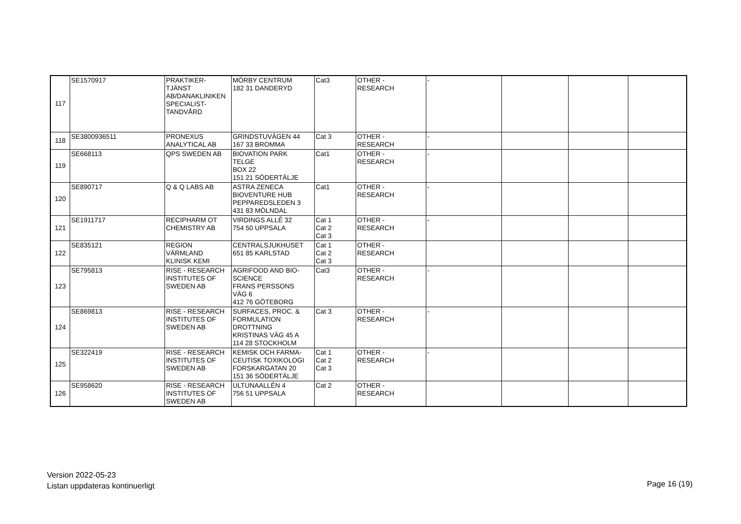| 117 | SE1570917 | PRAKTIKER- TJÄNST AB/DANAKLINIKEN SPECIALIST- TANDVÅRD | MÖRBY CENTRUM 182 31 DANDERYD | Cat3 | OTHER - RESEARCH | - | | | |
| 118 | SE3800936511 | PRONEXUS ANALYTICAL AB | GRINDSTUVÄGEN 44 167 33 BROMMA | Cat 3 | OTHER - RESEARCH | - | | | |
| 119 | SE668113 | QPS SWEDEN AB | BIOVATION PARK TELGE BOX 22 151 21 SÖDERTÄLJE | Cat1 | OTHER - RESEARCH | - | | | |
| 120 | SE890717 | Q & Q LABS AB | ASTRA ZENECA BIOVENTURE HUB PEPPAREDSLEDEN 3 431 83 MÖLNDAL | Cat1 | OTHER - RESEARCH | - | | | |
| 121 | SE1911717 | RECIPHARM OT CHEMISTRY AB | VIRDINGS ALLÉ 32 754 50 UPPSALA | Cat 1 Cat 2 Cat 3 | OTHER - RESEARCH | - | | | |
| 122 | SE835121 | REGION VÄRMLAND KLINISK KEMI | CENTRALSJUKHUSET 651 85 KARLSTAD | Cat 1 Cat 2 Cat 3 | OTHER - RESEARCH | | | | |
| 123 | SE795813 | RISE - RESEARCH INSTITUTES OF SWEDEN AB | AGRIFOOD AND BIO- SCIENCE FRANS PERSSONS VÄG 6 412 76 GÖTEBORG | Cat3 | OTHER - RESEARCH | - | | | |
| 124 | SE869813 | RISE - RESEARCH INSTITUTES OF SWEDEN AB | SURFACES, PROC. & FORMULATION DROTTNING KRISTINAS VÄG 45 A 114 28 STOCKHOLM | Cat 3 | OTHER - RESEARCH | - | | | |
| 125 | SE322419 | RISE - RESEARCH INSTITUTES OF SWEDEN AB | KEMISK OCH FARMA- CEUTISK TOXIKOLOGI FORSKARGATAN 20 151 36 SÖDERTÄLJE | Cat 1 Cat 2 Cat 3 | OTHER - RESEARCH | - | | | |
| 126 | SE958620 | RISE - RESEARCH INSTITUTES OF SWEDEN AB | ULTUNAALLÉN 4 756 51 UPPSALA | Cat 2 | OTHER - RESEARCH | | | | |
Version 2022-05-23
Listan uppdateras kontinuerligt
Page 16 (19)